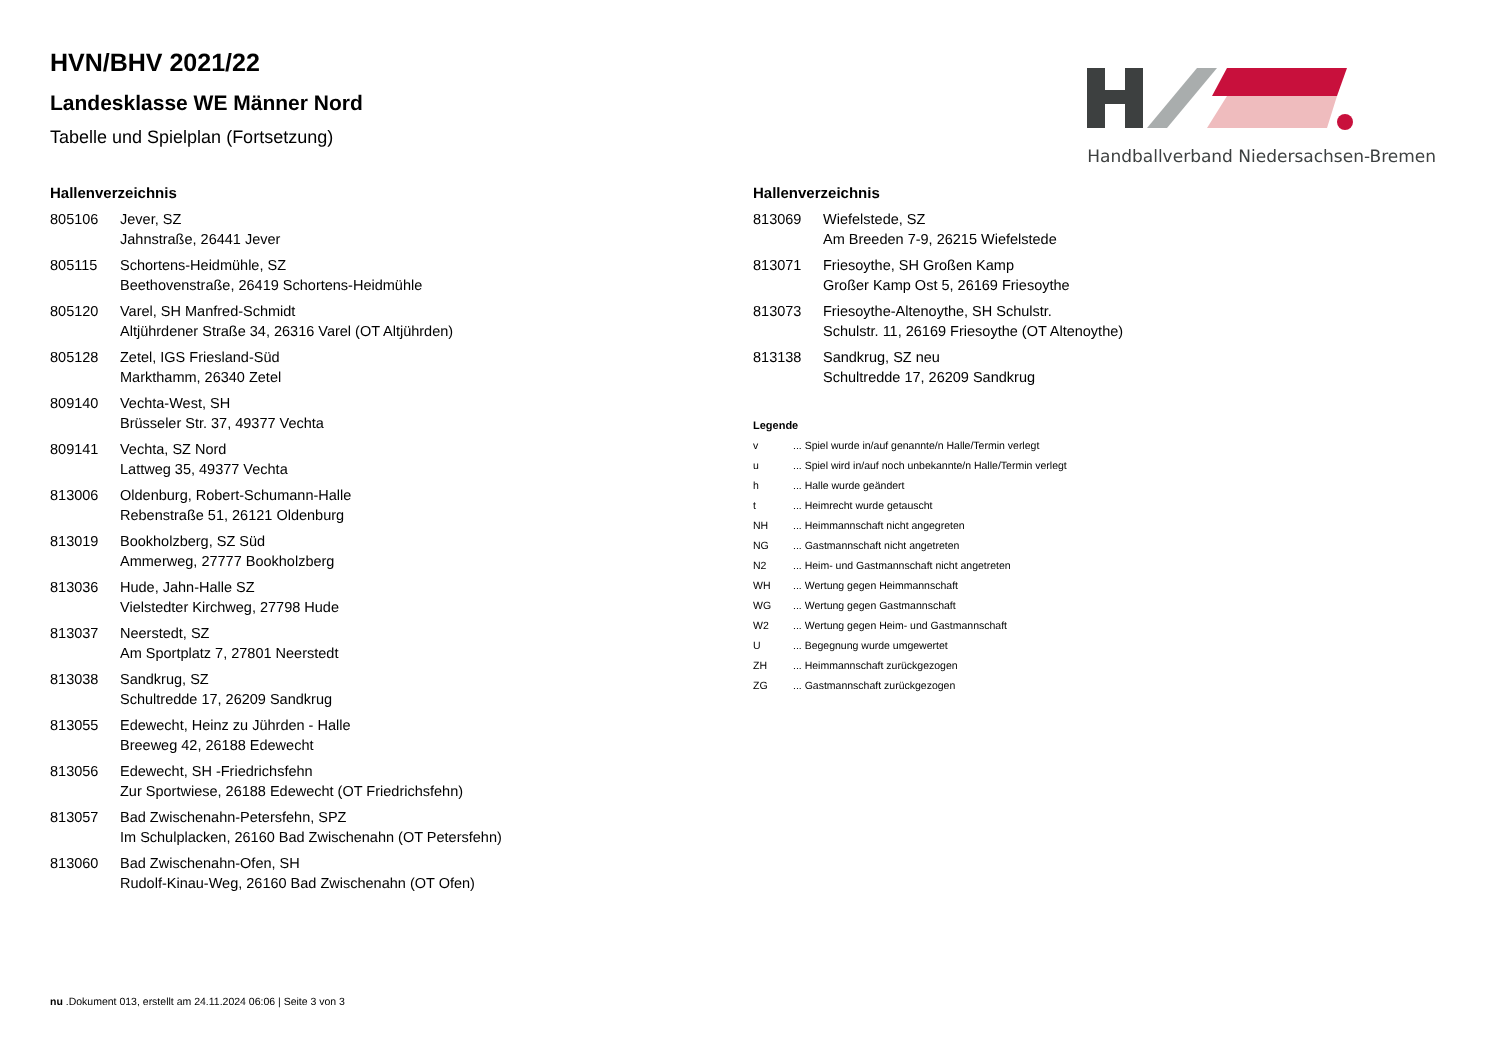Handballverband Niedersachsen-Bremen
HVN/BHV 2021/22
Landesklasse WE Männer Nord
Tabelle und Spielplan (Fortsetzung)
Hallenverzeichnis
| 805106 | Jever, SZ Jahnstraße, 26441 Jever |
| 805115 | Schortens-Heidmühle, SZ Beethovenstraße, 26419 Schortens-Heidmühle |
| 805120 | Varel, SH Manfred-Schmidt Altjührdener Straße 34, 26316 Varel (OT Altjührden) |
| 805128 | Zetel, IGS Friesland-Süd Markthamm, 26340 Zetel |
| 809140 | Vechta-West, SH Brüsseler Str. 37, 49377 Vechta |
| 809141 | Vechta, SZ Nord Lattweg 35, 49377 Vechta |
| 813006 | Oldenburg, Robert-Schumann-Halle Rebenstraße 51, 26121 Oldenburg |
| 813019 | Bookholzberg, SZ Süd Ammerweg, 27777 Bookholzberg |
| 813036 | Hude, Jahn-Halle SZ Vielstedter Kirchweg, 27798 Hude |
| 813037 | Neerstedt, SZ Am Sportplatz 7, 27801 Neerstedt |
| 813038 | Sandkrug, SZ Schultredde 17, 26209 Sandkrug |
| 813055 | Edewecht, Heinz zu Jührden - Halle Breeweg 42, 26188 Edewecht |
| 813056 | Edewecht, SH -Friedrichsfehn Zur Sportwiese, 26188 Edewecht (OT Friedrichsfehn) |
| 813057 | Bad Zwischenahn-Petersfehn, SPZ Im Schulplacken, 26160 Bad Zwischenahn (OT Petersfehn) |
| 813060 | Bad Zwischenahn-Ofen, SH Rudolf-Kinau-Weg, 26160 Bad Zwischenahn (OT Ofen) |
Hallenverzeichnis
| 813069 | Wiefelstede, SZ Am Breeden 7-9, 26215 Wiefelstede |
| 813071 | Friesoythe, SH Großen Kamp Großer Kamp Ost 5, 26169 Friesoythe |
| 813073 | Friesoythe-Altenoythe, SH Schulstr. Schulstr. 11, 26169 Friesoythe (OT Altenoythe) |
| 813138 | Sandkrug, SZ neu Schultredde 17, 26209 Sandkrug |
Legende
| v | ... Spiel wurde in/auf genannte/n Halle/Termin verlegt |
| u | ... Spiel wird in/auf noch unbekannte/n Halle/Termin verlegt |
| h | ... Halle wurde geändert |
| t | ... Heimrecht wurde getauscht |
| NH | ... Heimmannschaft nicht angegreten |
| NG | ... Gastmannschaft nicht angetreten |
| N2 | ... Heim- und Gastmannschaft nicht angetreten |
| WH | ... Wertung gegen Heimmannschaft |
| WG | ... Wertung gegen Gastmannschaft |
| W2 | ... Wertung gegen Heim- und Gastmannschaft |
| U | ... Begegnung wurde umgewertet |
| ZH | ... Heimmannschaft zurückgezogen |
| ZG | ... Gastmannschaft zurückgezogen |
nu .Dokument 013, erstellt am 24.11.2024 06:06 | Seite 3 von 3